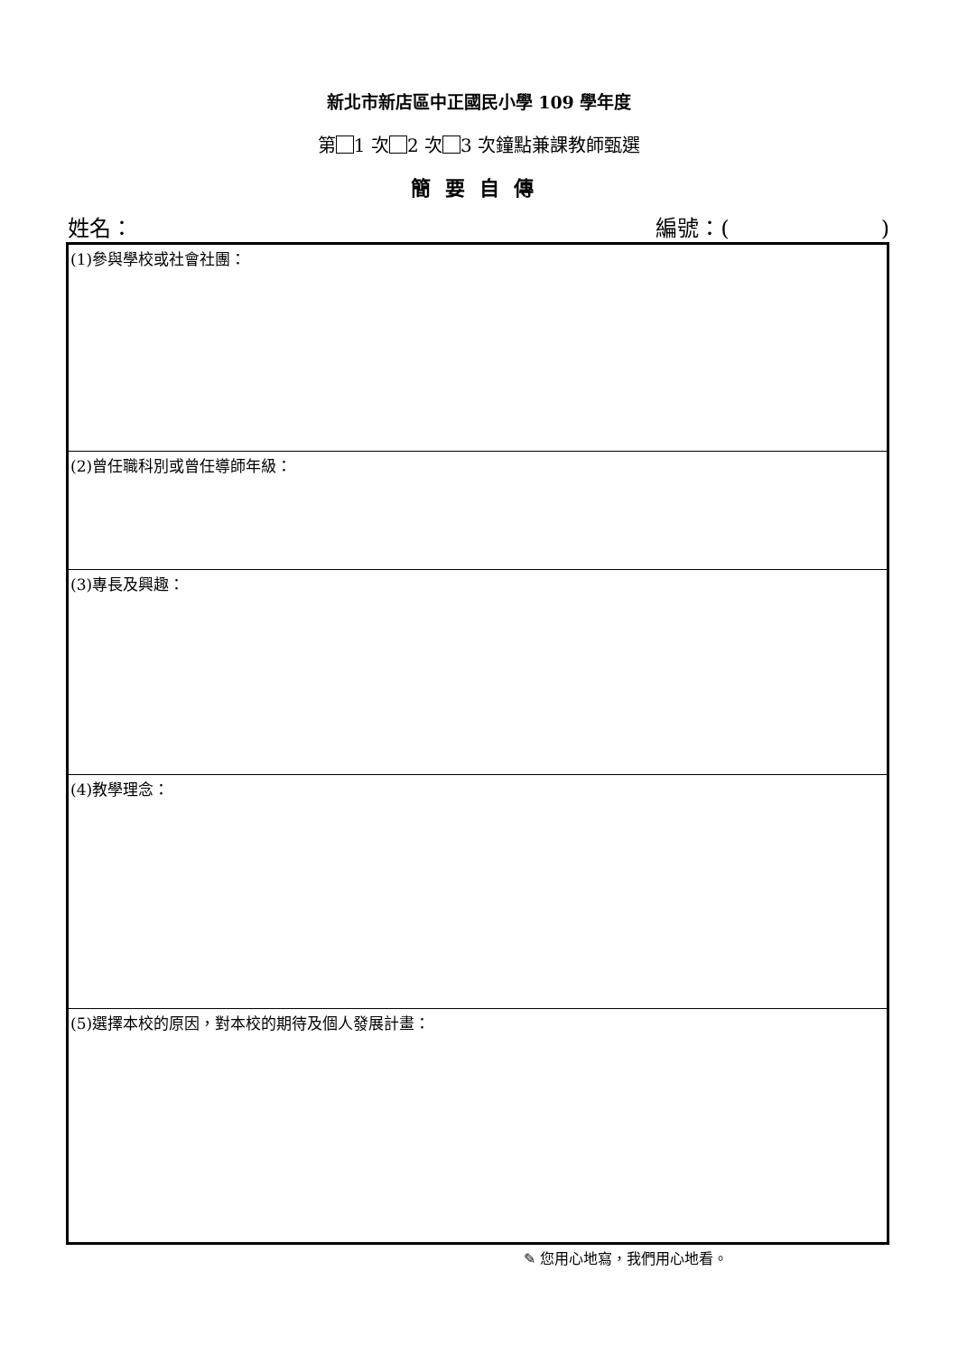新北市新店區中正國民小學 109 學年度
第 1 次 2 次 3 次鐘點兼課教師甄選
簡要自傳
姓名： 編號：(　　　　　　　)
| (1)參與學校或社會社團： |
| (2)曾任職科別或曾任導師年級： |
| (3)專長及興趣： |
| (4)教學理念： |
| (5)選擇本校的原因，對本校的期待及個人發展計畫： |
✎ 您用心地寫，我們用心地看。